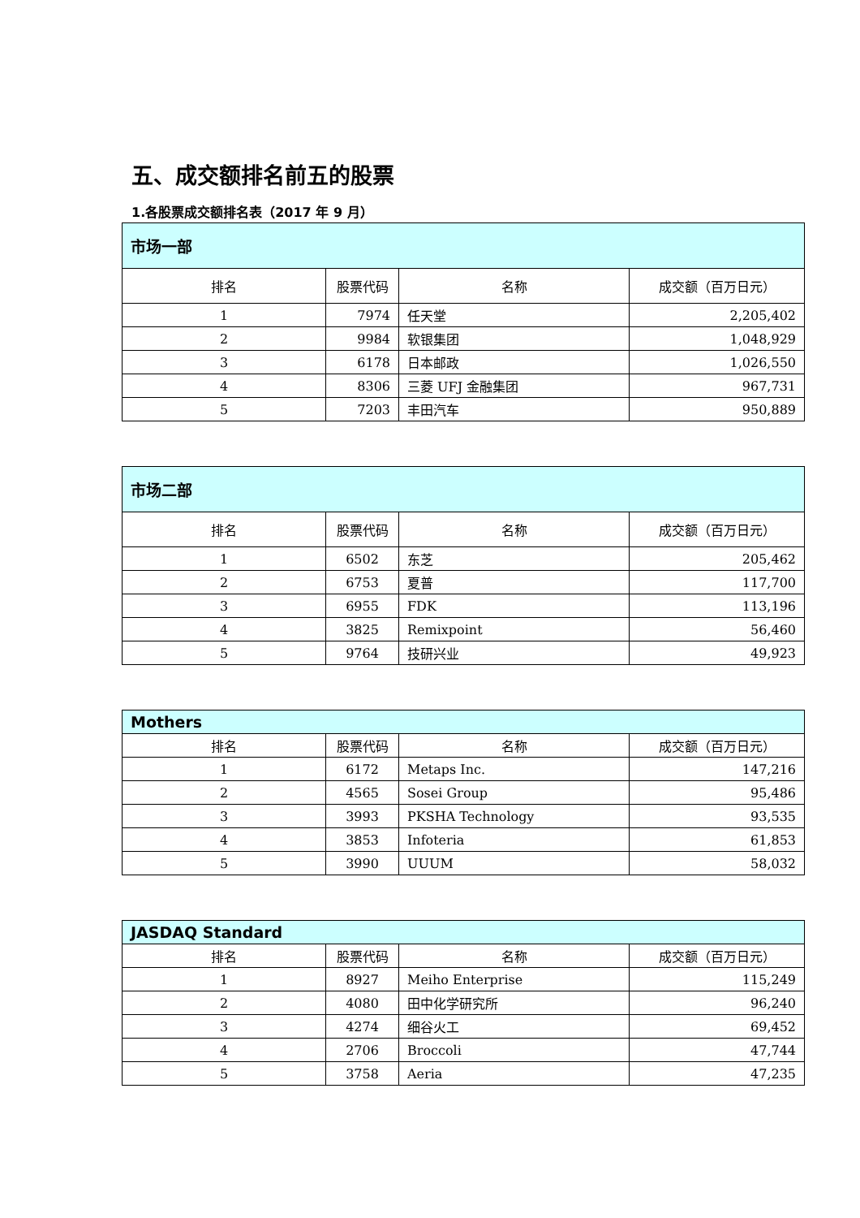五、成交额排名前五的股票
1.各股票成交额排名表（2017 年 9 月）
| 市场一部 | | | |
| --- | --- | --- | --- |
| 排名 | 股票代码 | 名称 | 成交额（百万日元） |
| 1 | 7974 | 任天堂 | 2,205,402 |
| 2 | 9984 | 软银集团 | 1,048,929 |
| 3 | 6178 | 日本邮政 | 1,026,550 |
| 4 | 8306 | 三菱 UFJ 金融集团 | 967,731 |
| 5 | 7203 | 丰田汽车 | 950,889 |
| 市场二部 | | | |
| --- | --- | --- | --- |
| 排名 | 股票代码 | 名称 | 成交额（百万日元） |
| 1 | 6502 | 东芝 | 205,462 |
| 2 | 6753 | 夏普 | 117,700 |
| 3 | 6955 | FDK | 113,196 |
| 4 | 3825 | Remixpoint | 56,460 |
| 5 | 9764 | 技研兴业 | 49,923 |
| Mothers | | | |
| --- | --- | --- | --- |
| 排名 | 股票代码 | 名称 | 成交额（百万日元） |
| 1 | 6172 | Metaps Inc. | 147,216 |
| 2 | 4565 | Sosei Group | 95,486 |
| 3 | 3993 | PKSHA Technology | 93,535 |
| 4 | 3853 | Infoteria | 61,853 |
| 5 | 3990 | UUUM | 58,032 |
| JASDAQ Standard | | | |
| --- | --- | --- | --- |
| 排名 | 股票代码 | 名称 | 成交额（百万日元） |
| 1 | 8927 | Meiho Enterprise | 115,249 |
| 2 | 4080 | 田中化学研究所 | 96,240 |
| 3 | 4274 | 细谷火工 | 69,452 |
| 4 | 2706 | Broccoli | 47,744 |
| 5 | 3758 | Aeria | 47,235 |